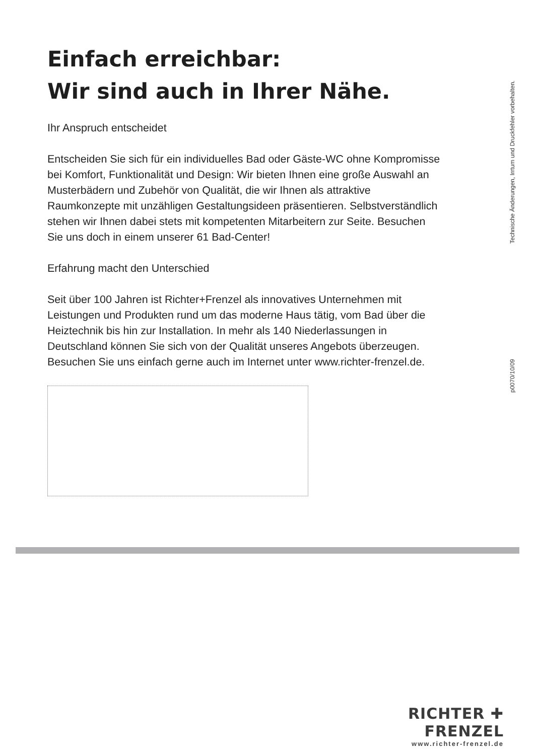Einfach erreichbar:
Wir sind auch in Ihrer Nähe.
Ihr Anspruch entscheidet
Entscheiden Sie sich für ein individuelles Bad oder Gäste-WC ohne Kompromisse bei Komfort, Funktionalität und Design: Wir bieten Ihnen eine große Auswahl an Musterbädern und Zubehör von Qualität, die wir Ihnen als attraktive Raumkonzepte mit unzähligen Gestaltungsideen präsentieren. Selbstverständlich stehen wir Ihnen dabei stets mit kompetenten Mitarbeitern zur Seite. Besuchen Sie uns doch in einem unserer 61 Bad-Center!
Erfahrung macht den Unterschied
Seit über 100 Jahren ist Richter+Frenzel als innovatives Unternehmen mit Leistungen und Produkten rund um das moderne Haus tätig, vom Bad über die Heiztechnik bis hin zur Installation. In mehr als 140 Niederlassungen in Deutschland können Sie sich von der Qualität unseres Angebots überzeugen. Besuchen Sie uns einfach gerne auch im Internet unter www.richter-frenzel.de.
p0070/10/09 Technische Änderungen, Irrtum und Druckfehler vorbehalten.
RICHTER ✚ FRENZEL
www.richter-frenzel.de